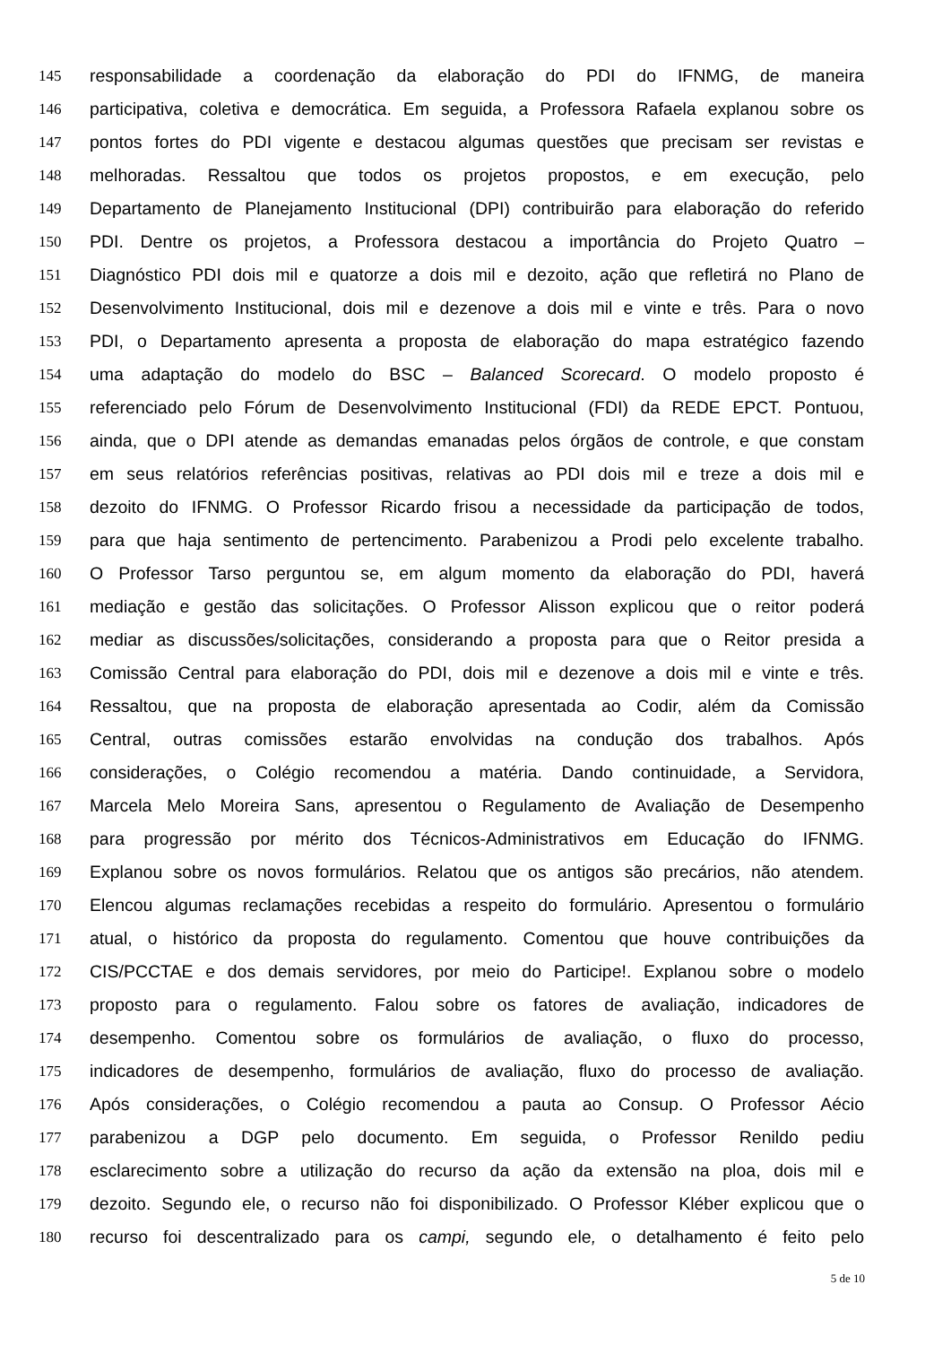145 responsabilidade a coordenação da elaboração do PDI do IFNMG, de maneira
146 participativa, coletiva e democrática. Em seguida, a Professora Rafaela explanou sobre os
147 pontos fortes do PDI vigente e destacou algumas questões que precisam ser revistas e
148 melhoradas. Ressaltou que todos os projetos propostos, e em execução, pelo
149 Departamento de Planejamento Institucional (DPI) contribuirão para elaboração do referido
150 PDI. Dentre os projetos, a Professora destacou a importância do Projeto Quatro –
151 Diagnóstico PDI dois mil e quatorze a dois mil e dezoito, ação que refletirá no Plano de
152 Desenvolvimento Institucional, dois mil e dezenove a dois mil e vinte e três. Para o novo
153 PDI, o Departamento apresenta a proposta de elaboração do mapa estratégico fazendo
154 uma adaptação do modelo do BSC – Balanced Scorecard. O modelo proposto é
155 referenciado pelo Fórum de Desenvolvimento Institucional (FDI) da REDE EPCT. Pontuou,
156 ainda, que o DPI atende as demandas emanadas pelos órgãos de controle, e que constam
157 em seus relatórios referências positivas, relativas ao PDI dois mil e treze a dois mil e
158 dezoito do IFNMG. O Professor Ricardo frisou a necessidade da participação de todos,
159 para que haja sentimento de pertencimento. Parabenizou a Prodi pelo excelente trabalho.
160 O Professor Tarso perguntou se, em algum momento da elaboração do PDI, haverá
161 mediação e gestão das solicitações. O Professor Alisson explicou que o reitor poderá
162 mediar as discussões/solicitações, considerando a proposta para que o Reitor presida a
163 Comissão Central para elaboração do PDI, dois mil e dezenove a dois mil e vinte e três.
164 Ressaltou, que na proposta de elaboração apresentada ao Codir, além da Comissão
165 Central, outras comissões estarão envolvidas na condução dos trabalhos. Após
166 considerações, o Colégio recomendou a matéria. Dando continuidade, a Servidora,
167 Marcela Melo Moreira Sans, apresentou o Regulamento de Avaliação de Desempenho
168 para progressão por mérito dos Técnicos-Administrativos em Educação do IFNMG.
169 Explanou sobre os novos formulários. Relatou que os antigos são precários, não atendem.
170 Elencou algumas reclamações recebidas a respeito do formulário. Apresentou o formulário
171 atual, o histórico da proposta do regulamento. Comentou que houve contribuições da
172 CIS/PCCTAE e dos demais servidores, por meio do Participe!. Explanou sobre o modelo
173 proposto para o regulamento. Falou sobre os fatores de avaliação, indicadores de
174 desempenho. Comentou sobre os formulários de avaliação, o fluxo do processo,
175 indicadores de desempenho, formulários de avaliação, fluxo do processo de avaliação.
176 Após considerações, o Colégio recomendou a pauta ao Consup. O Professor Aécio
177 parabenizou a DGP pelo documento. Em seguida, o Professor Renildo pediu
178 esclarecimento sobre a utilização do recurso da ação da extensão na ploa, dois mil e
179 dezoito. Segundo ele, o recurso não foi disponibilizado. O Professor Kléber explicou que o
180 recurso foi descentralizado para os campi, segundo ele, o detalhamento é feito pelo
5 de 10